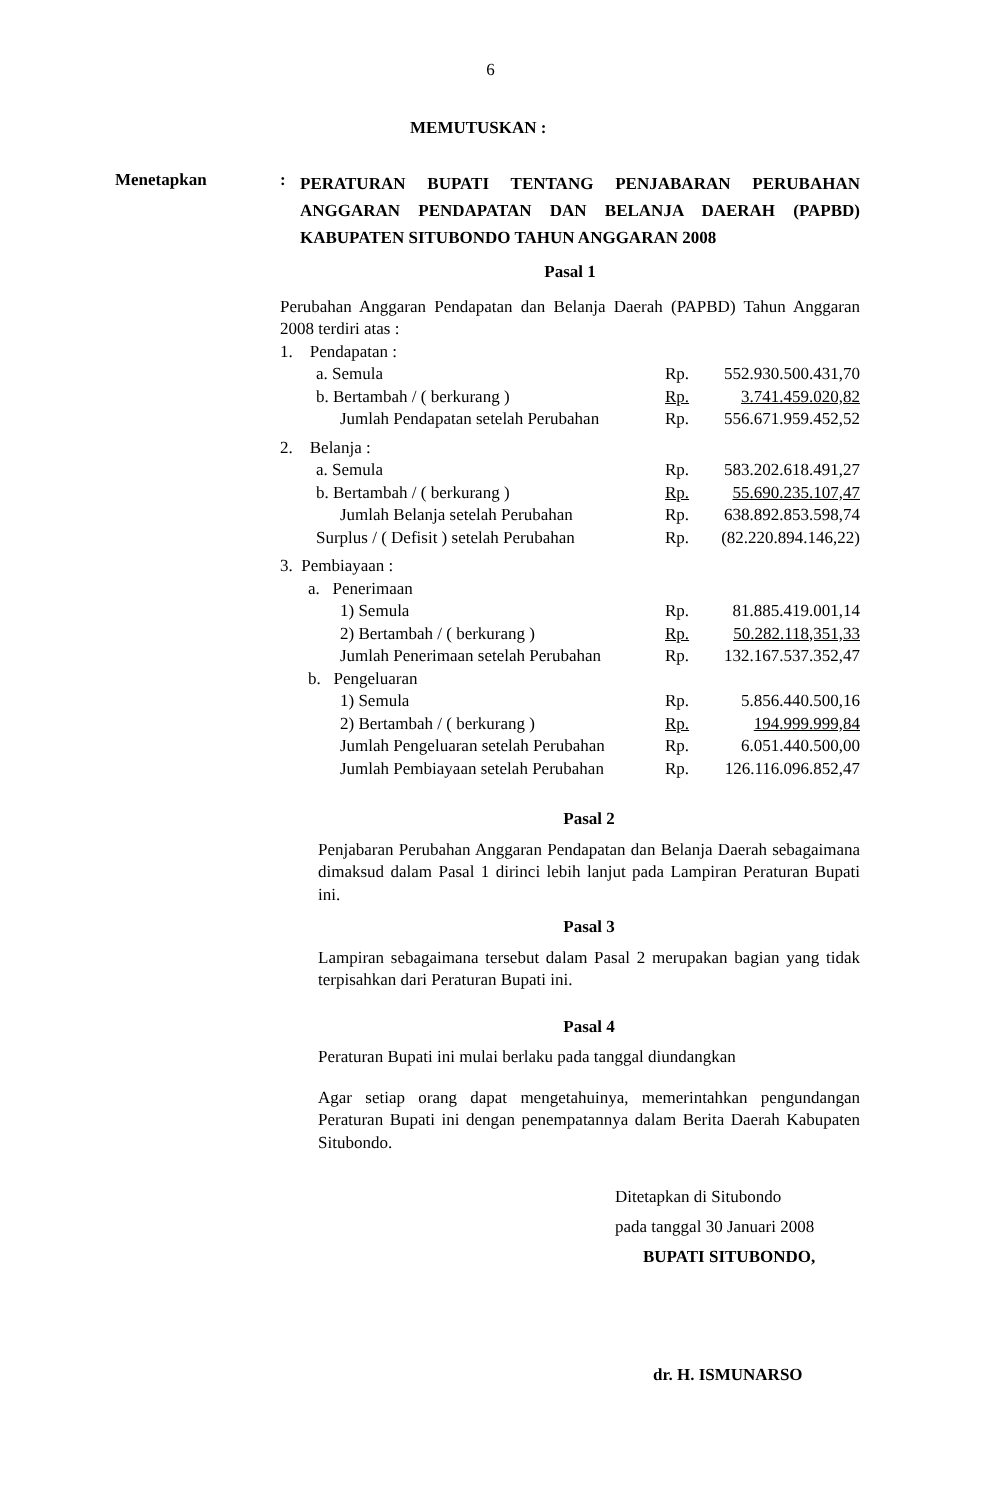6
MEMUTUSKAN :
Menetapkan :
PERATURAN BUPATI TENTANG PENJABARAN PERUBAHAN ANGGARAN PENDAPATAN DAN BELANJA DAERAH (PAPBD) KABUPATEN SITUBONDO TAHUN ANGGARAN 2008
Pasal 1
Perubahan Anggaran Pendapatan dan Belanja Daerah (PAPBD) Tahun Anggaran 2008 terdiri atas :
| 1. Pendapatan : | | |
| a. Semula | Rp. | 552.930.500.431,70 |
| b. Bertambah / ( berkurang ) | Rp. | 3.741.459.020,82 |
| Jumlah Pendapatan setelah Perubahan | Rp. | 556.671.959.452,52 |
| 2. Belanja : | | |
| a. Semula | Rp. | 583.202.618.491,27 |
| b. Bertambah / ( berkurang ) | Rp. | 55.690.235.107,47 |
| Jumlah Belanja setelah Perubahan | Rp. | 638.892.853.598,74 |
| Surplus / ( Defisit ) setelah Perubahan | Rp. | (82.220.894.146,22) |
| 3. Pembiayaan : | | |
| a. Penerimaan | | |
| 1) Semula | Rp. | 81.885.419.001,14 |
| 2) Bertambah / ( berkurang ) | Rp. | 50.282.118,351,33 |
| Jumlah Penerimaan setelah Perubahan | Rp. | 132.167.537.352,47 |
| b. Pengeluaran | | |
| 1) Semula | Rp. | 5.856.440.500,16 |
| 2) Bertambah / ( berkurang ) | Rp. | 194.999.999,84 |
| Jumlah Pengeluaran setelah Perubahan | Rp. | 6.051.440.500,00 |
| Jumlah Pembiayaan setelah Perubahan | Rp. | 126.116.096.852,47 |
Pasal 2
Penjabaran Perubahan Anggaran Pendapatan dan Belanja Daerah sebagaimana dimaksud dalam Pasal 1 dirinci lebih lanjut pada Lampiran Peraturan Bupati ini.
Pasal 3
Lampiran sebagaimana tersebut dalam Pasal 2 merupakan bagian yang tidak terpisahkan dari Peraturan Bupati ini.
Pasal 4
Peraturan Bupati ini mulai berlaku pada tanggal diundangkan
Agar setiap orang dapat mengetahuinya, memerintahkan pengundangan Peraturan Bupati ini dengan penempatannya dalam Berita Daerah Kabupaten Situbondo.
Ditetapkan di Situbondo
pada tanggal 30 Januari 2008
BUPATI SITUBONDO,
dr. H. ISMUNARSO